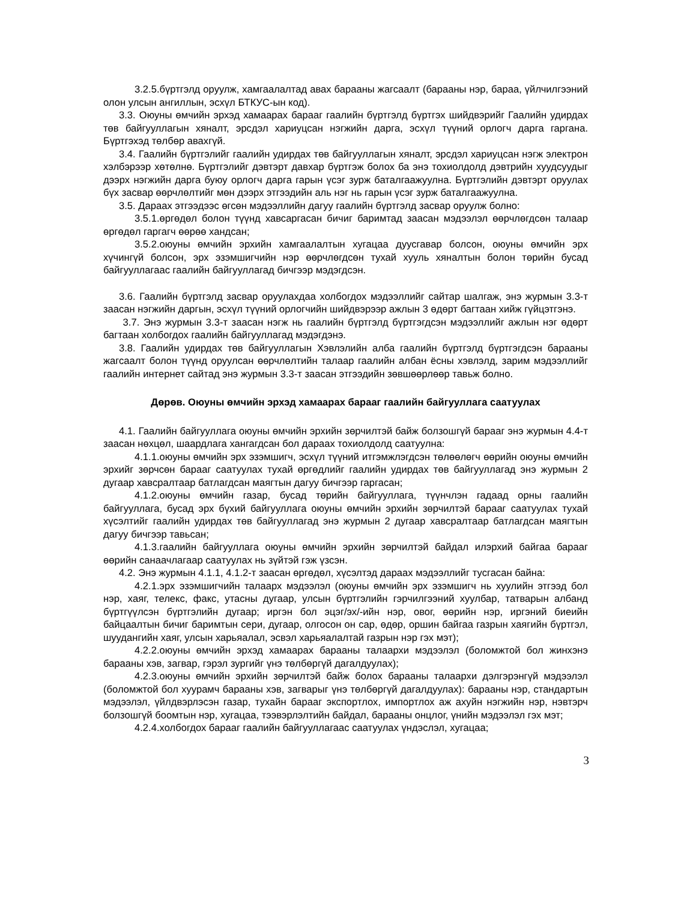3.2.5.бүртгэлд оруулж, хамгаалалтад авах барааны жагсаалт (барааны нэр, бараа, үйлчилгээний олон улсын ангиллын, эсхүл БТКУС-ын код).
3.3. Оюуны өмчийн эрхэд хамаарах барааг гаалийн бүртгэлд бүртгэх шийдвэрийг Гаалийн удирдах төв байгууллагын хяналт, эрсдэл хариуцсан нэгжийн дарга, эсхүл түүний орлогч дарга гаргана. Бүртгэхэд төлбөр авахгүй.
3.4. Гаалийн бүртгэлийг гаалийн удирдах төв байгууллагын хяналт, эрсдэл хариуцсан нэгж электрон хэлбэрээр хөтөлнө. Бүртгэлийг дэвтэрт давхар бүртгэж болох ба энэ тохиолдолд дэвтрийн хуудсуудыг дээрх нэгжийн дарга буюу орлогч дарга гарын үсэг зурж баталгаажуулна. Бүртгэлийн дэвтэрт оруулах бүх засвар өөрчлөлтийг мөн дээрх этгээдийн аль нэг нь гарын үсэг зурж баталгаажуулна.
3.5. Дараах этгээдээс өгсөн мэдээллийн дагуу гаалийн бүртгэлд засвар оруулж болно:
3.5.1.өргөдөл болон түүнд хавсаргасан бичиг баримтад заасан мэдээлэл өөрчлөгдсөн талаар өргөдөл гаргагч өөрөө хандсан;
3.5.2.оюуны өмчийн эрхийн хамгаалалтын хугацаа дуусгавар болсон, оюуны өмчийн эрх хүчингүй болсон, эрх эзэмшигчийн нэр өөрчлөгдсөн тухай хууль хяналтын болон төрийн бусад байгууллагаас гаалийн байгууллагад бичгээр мэдэгдсэн.
3.6. Гаалийн бүртгэлд засвар оруулахдаа холбогдох мэдээллийг сайтар шалгаж, энэ журмын 3.3-т заасан нэгжийн даргын, эсхүл түүний орлогчийн шийдвэрээр ажлын 3 өдөрт багтаан хийж гүйцэтгэнэ.
3.7. Энэ журмын 3.3-т заасан нэгж нь гаалийн бүртгэлд бүртгэгдсэн мэдээллийг ажлын нэг өдөрт багтаан холбогдох гаалийн байгууллагад мэдэгдэнэ.
3.8. Гаалийн удирдах төв байгууллагын Хэвлэлийн алба гаалийн бүртгэлд бүртгэгдсэн барааны жагсаалт болон түүнд оруулсан өөрчлөлтийн талаар гаалийн албан ёсны хэвлэлд, зарим мэдээллийг гаалийн интернет сайтад энэ журмын 3.3-т заасан этгээдийн зөвшөөрлөөр тавьж болно.
Дөрөв. Оюуны өмчийн эрхэд хамаарах барааг гаалийн байгууллага саатуулах
4.1. Гаалийн байгууллага оюуны өмчийн эрхийн зөрчилтэй байж болзошгүй барааг энэ журмын 4.4-т заасан нөхцөл, шаардлага хангагдсан бол дараах тохиолдолд саатуулна:
4.1.1.оюуны өмчийн эрх эзэмшигч, эсхүл түүний итгэмжлэгдсэн төлөөлөгч өөрийн оюуны өмчийн эрхийг зөрчсөн барааг саатуулах тухай өргөдлийг гаалийн удирдах төв байгууллагад энэ журмын 2 дугаар хавсралтаар батлагдсан маягтын дагуу бичгээр гаргасан;
4.1.2.оюуны өмчийн газар, бусад төрийн байгууллага, түүнчлэн гадаад орны гаалийн байгууллага, бусад эрх бүхий байгууллага оюуны өмчийн эрхийн зөрчилтэй барааг саатуулах тухай хүсэлтийг гаалийн удирдах төв байгууллагад энэ журмын 2 дугаар хавсралтаар батлагдсан маягтын дагуу бичгээр тавьсан;
4.1.3.гаалийн байгууллага оюуны өмчийн эрхийн зөрчилтэй байдал илэрхий байгаа барааг өөрийн санаачлагаар саатуулах нь зүйтэй гэж үзсэн.
4.2. Энэ журмын 4.1.1, 4.1.2-т заасан өргөдөл, хүсэлтэд дараах мэдээллийг тусгасан байна:
4.2.1.эрх эзэмшигчийн талаарх мэдээлэл (оюуны өмчийн эрх эзэмшигч нь хуулийн этгээд бол нэр, хаяг, телекс, факс, утасны дугаар, улсын бүртгэлийн гэрчилгээний хуулбар, татварын албанд бүртгүүлсэн бүртгэлийн дугаар; иргэн бол эцэг/эх/-ийн нэр, овог, өөрийн нэр, иргэний биеийн байцаалтын бичиг баримтын сери, дугаар, олгосон он сар, өдөр, оршин байгаа газрын хаягийн бүртгэл, шуудангийн хаяг, улсын харьяалал, эсвэл харьяалалтай газрын нэр гэх мэт);
4.2.2.оюуны өмчийн эрхэд хамаарах барааны талаархи мэдээлэл (боломжтой бол жинхэнэ барааны хэв, загвар, гэрэл зургийг үнэ төлбөргүй дагалдуулах);
4.2.3.оюуны өмчийн эрхийн зөрчилтэй байж болох барааны талаархи дэлгэрэнгүй мэдээлэл (боломжтой бол хуурамч барааны хэв, загварыг үнэ төлбөргүй дагалдуулах): барааны нэр, стандартын мэдээлэл, үйлдвэрлэсэн газар, тухайн барааг экспортлох, импортлох аж ахуйн нэгжийн нэр, нэвтэрч болзошгүй боомтын нэр, хугацаа, тээвэрлэлтийн байдал, барааны онцлог, үнийн мэдээлэл гэх мэт;
4.2.4.холбогдох барааг гаалийн байгууллагаас саатуулах үндэслэл, хугацаа;
3